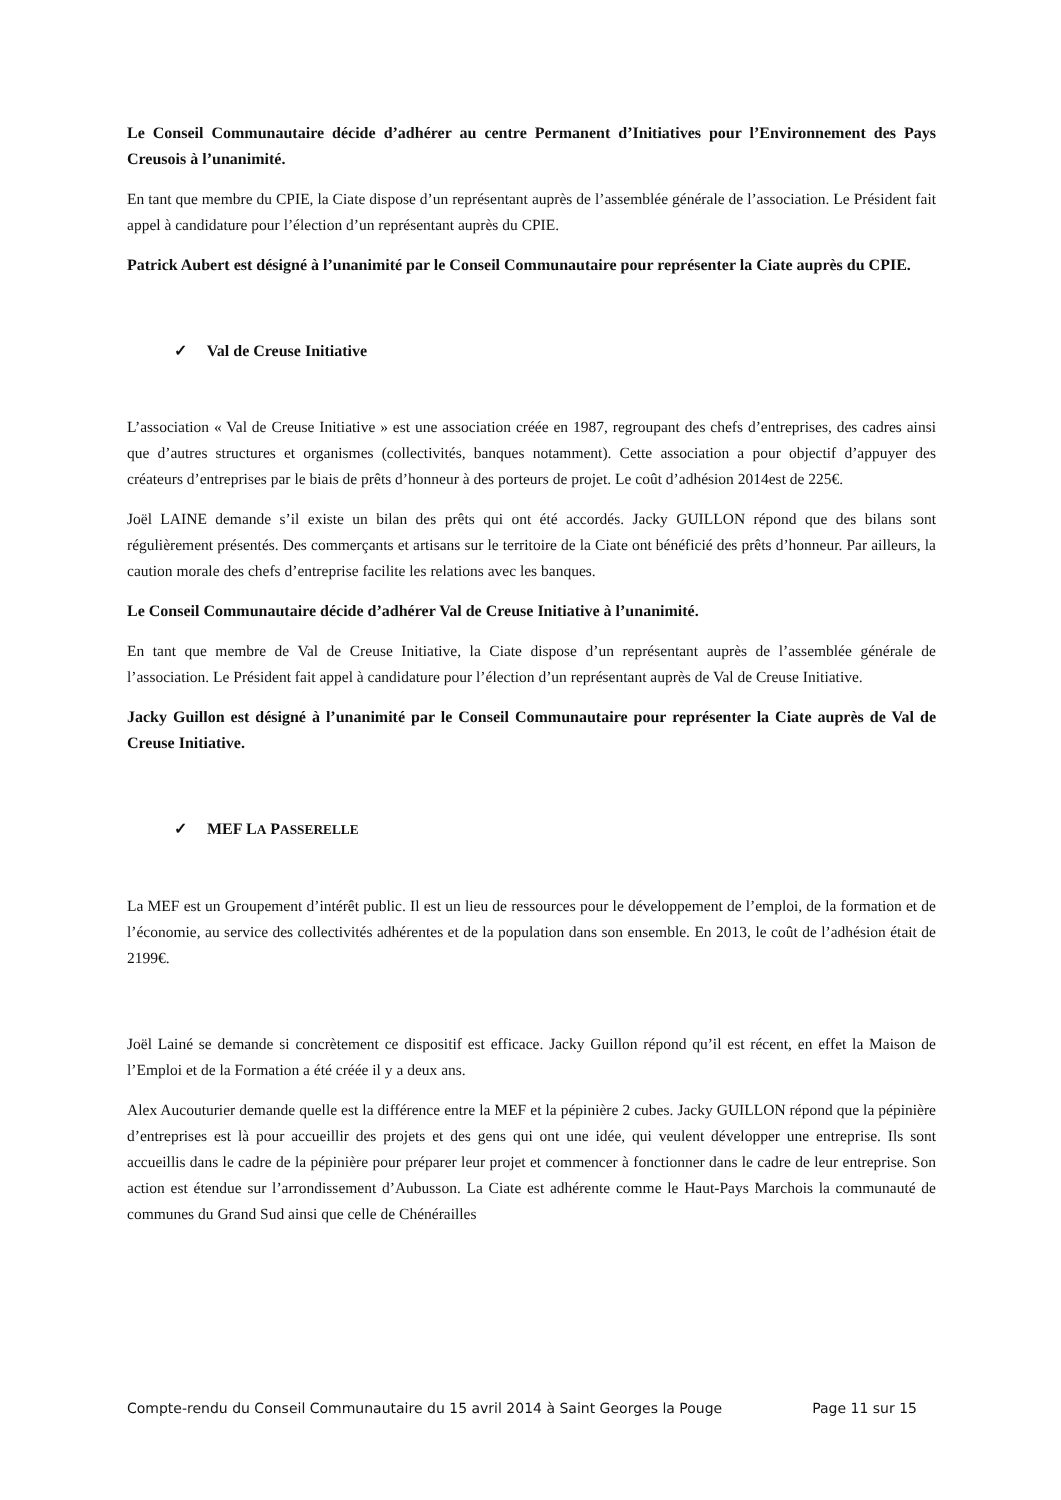Le Conseil Communautaire décide d’adhérer au centre Permanent d’Initiatives pour l’Environnement des Pays Creusois à l’unanimité.
En tant que membre du CPIE, la Ciate dispose d’un représentant auprès de l’assemblée générale de l’association. Le Président fait appel à candidature pour l’élection d’un représentant auprès du CPIE.
Patrick Aubert est désigné à l’unanimité par le Conseil Communautaire pour représenter la Ciate auprès du CPIE.
✓ Val de Creuse Initiative
L’association « Val de Creuse Initiative » est une association créée en 1987, regroupant des chefs d’entreprises, des cadres ainsi que d’autres structures et organismes (collectivités, banques notamment). Cette association a pour objectif d’appuyer des créateurs d’entreprises par le biais de prêts d’honneur à des porteurs de projet. Le coût d’adhésion 2014est de 225€.
Joël LAINE demande s’il existe un bilan des prêts qui ont été accordés. Jacky GUILLON répond que des bilans sont régulièrement présentés. Des commerçants et artisans sur le territoire de la Ciate ont bénéficié des prêts d’honneur. Par ailleurs, la caution morale des chefs d’entreprise facilite les relations avec les banques.
Le Conseil Communautaire décide d’adhérer Val de Creuse Initiative à l’unanimité.
En tant que membre de Val de Creuse Initiative, la Ciate dispose d’un représentant auprès de l’assemblée générale de l’association. Le Président fait appel à candidature pour l’élection d’un représentant auprès de Val de Creuse Initiative.
Jacky Guillon est désigné à l’unanimité par le Conseil Communautaire pour représenter la Ciate auprès de Val de Creuse Initiative.
✓ MEF LA PASSERELLE
La MEF est un Groupement d’intérêt public. Il est un lieu de ressources pour le développement de l’emploi, de la formation et de l’économie, au service des collectivités adhérentes et de la population dans son ensemble. En 2013, le coût de l’adhésion était de 2199€.
Joël Lainé se demande si concrètement ce dispositif est efficace. Jacky Guillon répond qu’il est récent, en effet la Maison de l’Emploi et de la Formation a été créée il y a deux ans.
Alex Aucouturier demande quelle est la différence entre la MEF et la pépinière 2 cubes. Jacky GUILLON répond que la pépinière d’entreprises est là pour accueillir des projets et des gens qui ont une idée, qui veulent développer une entreprise. Ils sont accueillis dans le cadre de la pépinière pour préparer leur projet et commencer à fonctionner dans le cadre de leur entreprise. Son action est étendue sur l’arrondissement d’Aubusson. La Ciate est adhérente comme le Haut-Pays Marchois la communauté de communes du Grand Sud ainsi que celle de Chénérailles
Compte-rendu du Conseil Communautaire du 15 avril 2014 à Saint Georges la Pouge Page 11 sur 15